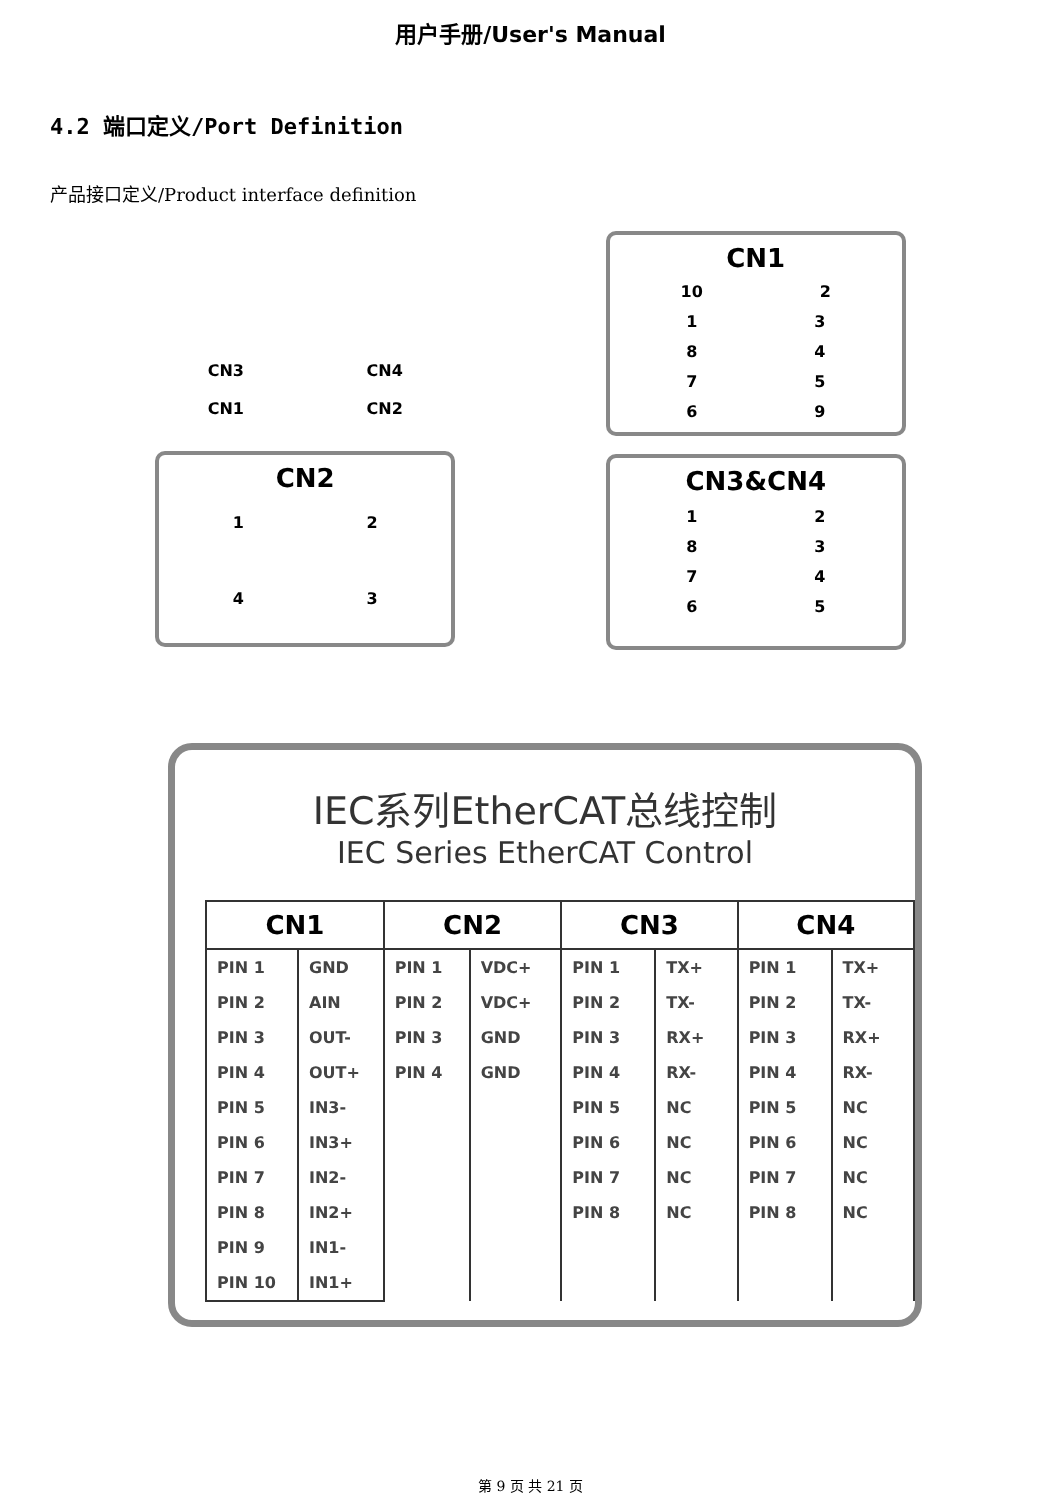用户手册/User's Manual
4.2 端口定义/Port Definition
产品接口定义/Product interface definition
CN3 CN4
CN1 CN2
CN2
1 2
4 3
CN1
10 2
1 3
8 4
7 5
6 9
CN3&CN4
1 2
8 3
7 4
6 5
IEC系列EtherCAT总线控制
IEC Series EtherCAT Control
| CN1 | | CN2 | | CN3 | | CN4 | |
| --- | --- | --- | --- | --- | --- | --- | --- |
| PIN 1 | GND | PIN 1 | VDC+ | PIN 1 | TX+ | PIN 1 | TX+ |
| PIN 2 | AIN | PIN 2 | VDC+ | PIN 2 | TX- | PIN 2 | TX- |
| PIN 3 | OUT- | PIN 3 | GND | PIN 3 | RX+ | PIN 3 | RX+ |
| PIN 4 | OUT+ | PIN 4 | GND | PIN 4 | RX- | PIN 4 | RX- |
| PIN 5 | IN3- | | | PIN 5 | NC | PIN 5 | NC |
| PIN 6 | IN3+ | | | PIN 6 | NC | PIN 6 | NC |
| PIN 7 | IN2- | | | PIN 7 | NC | PIN 7 | NC |
| PIN 8 | IN2+ | | | PIN 8 | NC | PIN 8 | NC |
| PIN 9 | IN1- | | | | | | |
| PIN 10 | IN1+ | | | | | | |
第 9 页 共 21 页